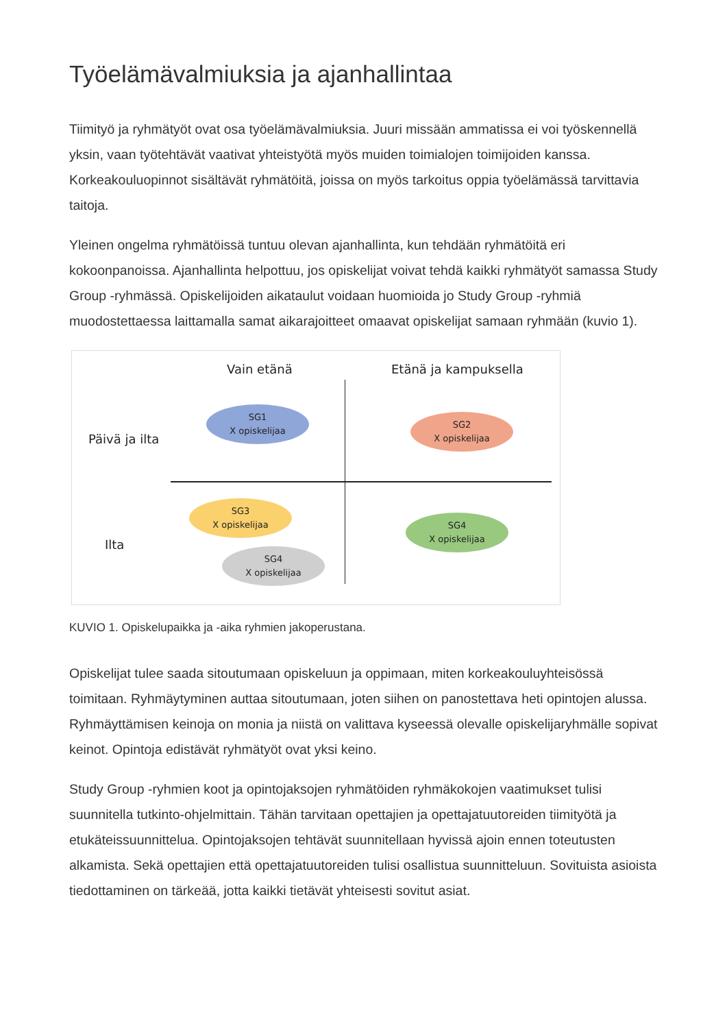Työelämävalmiuksia ja ajanhallintaa
Tiimityö ja ryhmätyöt ovat osa työelämävalmiuksia. Juuri missään ammatissa ei voi työskennellä yksin, vaan työtehtävät vaativat yhteistyötä myös muiden toimialojen toimijoiden kanssa. Korkeakouluopinnot sisältävät ryhmätöitä, joissa on myös tarkoitus oppia työelämässä tarvittavia taitoja.
Yleinen ongelma ryhmätöissä tuntuu olevan ajanhallinta, kun tehdään ryhmätöitä eri kokoonpanoissa. Ajanhallinta helpottuu, jos opiskelijat voivat tehdä kaikki ryhmätyöt samassa Study Group -ryhmässä. Opiskelijoiden aikataulut voidaan huomioida jo Study Group -ryhmiä muodostettaessa laittamalla samat aikarajoitteet omaavat opiskelijat samaan ryhmään (kuvio 1).
Vain etänä Etänä ja kampuksella
Päivä ja ilta
Ilta
SG1
X opiskelijaa
SG2
X opiskelijaa
SG3
X opiskelijaa
SG4
X opiskelijaa
SG4
X opiskelijaa
KUVIO 1. Opiskelupaikka ja -aika ryhmien jakoperustana.
Opiskelijat tulee saada sitoutumaan opiskeluun ja oppimaan, miten korkeakouluyhteisössä toimitaan. Ryhmäytyminen auttaa sitoutumaan, joten siihen on panostettava heti opintojen alussa. Ryhmäyttämisen keinoja on monia ja niistä on valittava kyseessä olevalle opiskelijaryhmälle sopivat keinot. Opintoja edistävät ryhmätyöt ovat yksi keino.
Study Group -ryhmien koot ja opintojaksojen ryhmätöiden ryhmäkokojen vaatimukset tulisi suunnitella tutkinto-ohjelmittain. Tähän tarvitaan opettajien ja opettajatuutoreiden tiimityötä ja etukäteissuunnittelua. Opintojaksojen tehtävät suunnitellaan hyvissä ajoin ennen toteutusten alkamista. Sekä opettajien että opettajatuutoreiden tulisi osallistua suunnitteluun. Sovituista asioista tiedottaminen on tärkeää, jotta kaikki tietävät yhteisesti sovitut asiat.